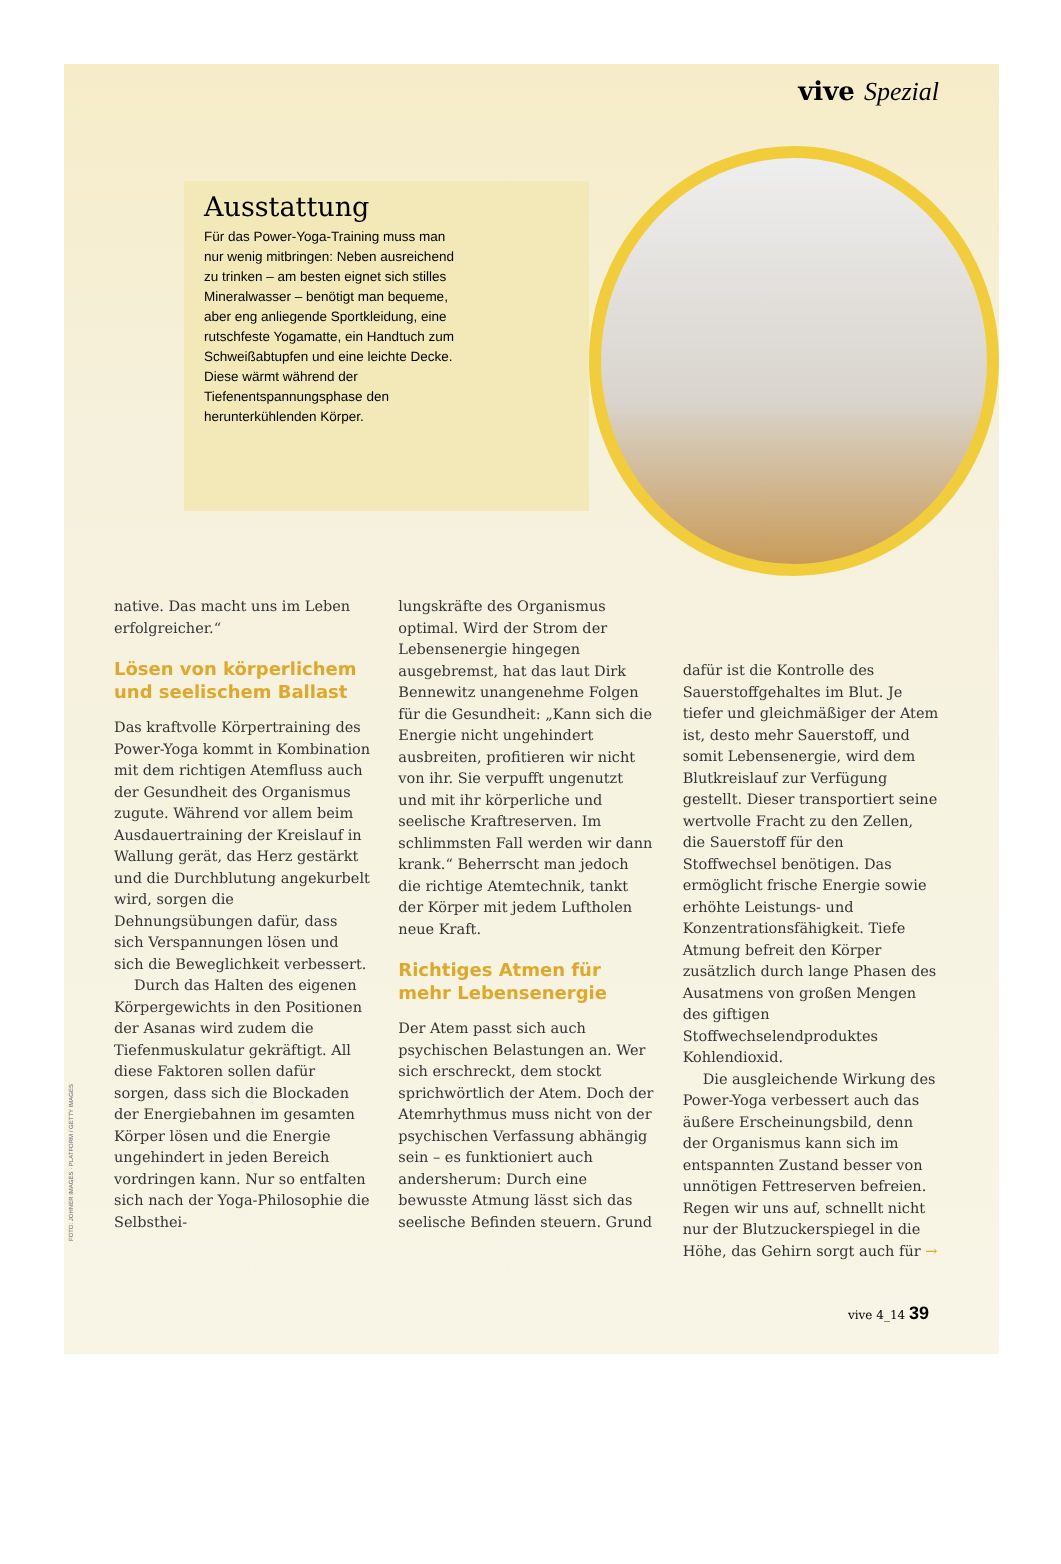vive Spezial
Ausstattung
Für das Power-Yoga-Training muss man nur wenig mitbringen: Neben ausreichend zu trinken – am besten eignet sich stilles Mineralwasser – benötigt man bequeme, aber eng anliegende Sportkleidung, eine rutschfeste Yogamatte, ein Handtuch zum Schweißabtupfen und eine leichte Decke. Diese wärmt während der Tiefenentspannungsphase den herunterkühlenden Körper.
native. Das macht uns im Leben erfolgreicher.“
Lösen von körperlichem und seelischem Ballast
Das kraftvolle Körpertraining des Power-Yoga kommt in Kombination mit dem richtigen Atemfluss auch der Gesundheit des Organismus zugute. Während vor allem beim Ausdauertraining der Kreislauf in Wallung gerät, das Herz gestärkt und die Durchblutung angekurbelt wird, sorgen die Dehnungsübungen dafür, dass sich Verspannungen lösen und sich die Beweglichkeit verbessert.
Durch das Halten des eigenen Körpergewichts in den Positionen der Asanas wird zudem die Tiefenmuskulatur gekräftigt. All diese Faktoren sollen dafür sorgen, dass sich die Blockaden der Energiebahnen im gesamten Körper lösen und die Energie ungehindert in jeden Bereich vordringen kann. Nur so entfalten sich nach der Yoga-Philosophie die Selbsthei-
lungskräfte des Organismus optimal. Wird der Strom der Lebensenergie hingegen ausgebremst, hat das laut Dirk Bennewitz unangenehme Folgen für die Gesundheit: „Kann sich die Energie nicht ungehindert ausbreiten, profitieren wir nicht von ihr. Sie verpufft ungenutzt und mit ihr körperliche und seelische Kraftreserven. Im schlimmsten Fall werden wir dann krank.“ Beherrscht man jedoch die richtige Atemtechnik, tankt der Körper mit jedem Luftholen neue Kraft.
Richtiges Atmen für mehr Lebensenergie
Der Atem passt sich auch psychischen Belastungen an. Wer sich erschreckt, dem stockt sprichwörtlich der Atem. Doch der Atemrhythmus muss nicht von der psychischen Verfassung abhängig sein – es funktioniert auch andersherum: Durch eine bewusste Atmung lässt sich das seelische Befinden steuern. Grund
dafür ist die Kontrolle des Sauerstoffgehaltes im Blut. Je tiefer und gleichmäßiger der Atem ist, desto mehr Sauerstoff, und somit Lebensenergie, wird dem Blutkreislauf zur Verfügung gestellt. Dieser transportiert seine wertvolle Fracht zu den Zellen, die Sauerstoff für den Stoffwechsel benötigen. Das ermöglicht frische Energie sowie erhöhte Leistungs- und Konzentrationsfähigkeit. Tiefe Atmung befreit den Körper zusätzlich durch lange Phasen des Ausatmens von großen Mengen des giftigen Stoffwechselendproduktes Kohlendioxid.
Die ausgleichende Wirkung des Power-Yoga verbessert auch das äußere Erscheinungsbild, denn der Organismus kann sich im entspannten Zustand besser von unnötigen Fettreserven befreien. Regen wir uns auf, schnellt nicht nur der Blutzuckerspiegel in die Höhe, das Gehirn sorgt auch für →
FOTO: JOHNER IMAGES · PLATFORM / GETTY IMAGES
vive 4_14 39